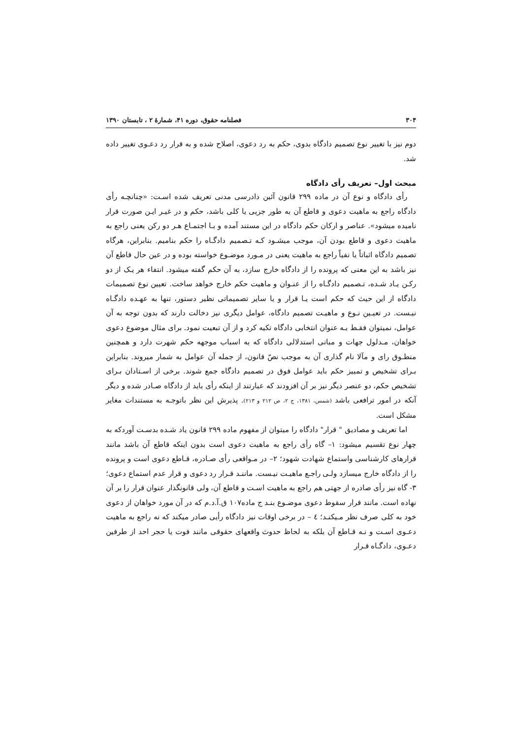۳۰۴ فصلنامه حقوق، دوره ۴۱، شمارهٔ ۲ ، تابستان ۱۳۹۰
دوم نیز با تغییر نوع تصمیم دادگاه بدوی، حکم به رد دعوی، اصلاح شده و به قرار رد دعـوی تغییر داده شد.
مبحث اول– تعریف رأی دادگاه
رأی دادگاه و نوع آن در ماده ۲۹۹ قانون آئین دادرسی مدنی تعریف شده اسـت: «چنانچـه رأی دادگاه راجع به ماهیت دعوی و قاطع آن به طور جزیی یا کلی باشد، حکم و در غیـر ایـن صورت قرار نامیده میشود». عناصر و ارکان حکم دادگاه در این مستند آمده و بـا اجتمـاع هـر دو رکن یعنی راجع به ماهیت دعوی و قاطع بودن آن، موجب میشـود کـه تـصمیم دادگـاه را حکم بنامیم. بنابراین، هرگاه تصمیم دادگاه اثباتاً یا نفیاً راجع به ماهیت یعنی در مـورد موضـوع خواسته بوده و در عین حال قاطع آن نیز باشد به این معنی که پرونده را از دادگاه خارج سازد، به آن حکم گفته میشود. انتفاء هر یـک از دو رکـن یـاد شـده، تـصمیم دادگـاه را از عنـوان و ماهیت حکم خارج خواهد ساخت. تعیین نوع تصمیمات دادگاه از این حیث که حکم است یـا قرار و یا سایر تصمیماتی نظیر دستور، تنها به عهـده دادگـاه نیـست. در تعیـین نـوع و ماهیـت تصمیم دادگاه، عوامل دیگری نیز دخالت دارند که بدون توجه به آن عوامل، نمیتوان فقـط بـه عنوان انتخابی دادگاه تکیه کرد و از آن تبعیت نمود. برای مثال موضوع دعوی خواهان، مـدلول جهات و مبانی استدلالی دادگاه که به اسباب موجهه حکم شهرت دارد و همچنین منطـوق رای و مآلا نام گذاری آن به موجب نصّ قانون، از جمله آن عوامل به شمار میروند. بنابراین بـرای تشخیص و تمییز حکم باید عوامل فوق در تصمیم دادگاه جمع شوند. برخی از اسـتادان بـرای تشخیص حکم، دو عنصر دیگر نیز بر آن افزودند که عبارتند از اینکه رأی باید از دادگاه صـادر شده و دیگر آنکه در امور ترافعی باشد (شمس، ۱۳۸۱، ج ۲، ص ۲۱۲ و ۲۱۳). پذیرش این نظر باتوجـه به مستندات مغایر مشکل است.
اما تعریف و مصادیق " قرار" دادگاه را میتوان از مفهوم ماده ۲۹۹ قانون یاد شـده بدسـت آوردکه به چهار نوع تقسیم میشود: ۱– گاه رأی راجع به ماهیت دعوی است بدون اینکه قاطع آن باشد مانند قرارهای کارشناسی واستماع شهادت شهود؛ ۲– در مـواقعی رأی صـادره، قـاطع دعوی است و پرونده را از دادگاه خارج میسازد ولـی راجـع ماهیـت نیـست. ماننـد قـرار رد دعوی و قرار عدم استماع دعوی؛ ۳- گاه نیز رأی صادره از جهتی هم راجع به ماهیت اسـت و قاطع آن، ولی قانونگذار عنوان قرار را بر آن نهاده است. مانند قرار سقوط دعوی موضـوع بنـد ج ماده۱۰۷ ق.آ.د.م که در آن مورد خواهان از دعوی خود به کلی صرف نظر مـیکنـد؛ ٤ – در برخی اوقات نیز دادگاه رأیی صادر میکند که نه راجع به ماهیت دعـوی اسـت و نـه قـاطع آن بلکه به لحاظ حدوث واقعهای حقوقی مانند فوت یا حجر احد از طرفین دعـوی، دادگـاه قـرار